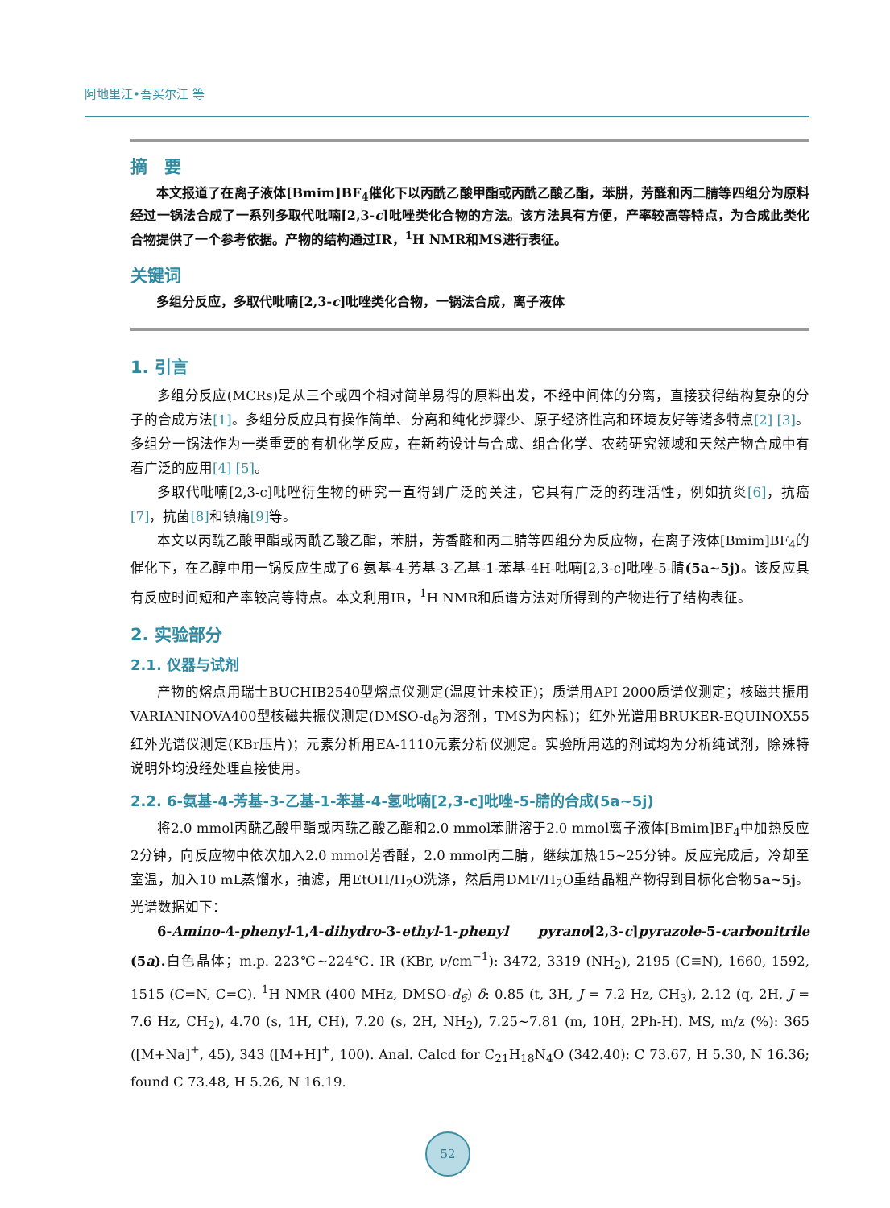阿地里江•吾买尔江 等
摘　要
本文报道了在离子液体[Bmim]BF<sub>4</sub>催化下以丙酰乙酸甲酯或丙酰乙酸乙酯，苯肼，芳醛和丙二腈等四组分为原料经过一锅法合成了一系列多取代吡喃[2,3-c]吡唑类化合物的方法。该方法具有方便，产率较高等特点，为合成此类化合物提供了一个参考依据。产物的结构通过IR，<sup>1</sup>H NMR和MS进行表征。
关键词
多组分反应，多取代吡喃[2,3-c]吡唑类化合物，一锅法合成，离子液体
1. 引言
多组分反应(MCRs)是从三个或四个相对简单易得的原料出发，不经中间体的分离，直接获得结构复杂的分子的合成方法[1]。多组分反应具有操作简单、分离和纯化步骤少、原子经济性高和环境友好等诸多特点[2] [3]。多组分一锅法作为一类重要的有机化学反应，在新药设计与合成、组合化学、农药研究领域和天然产物合成中有着广泛的应用[4] [5]。
多取代吡喃[2,3-c]吡唑衍生物的研究一直得到广泛的关注，它具有广泛的药理活性，例如抗炎[6]，抗癌[7]，抗菌[8] 和镇痛[9] 等。
本文以丙酰乙酸甲酯或丙酰乙酸乙酯，苯肼，芳香醛和丙二腈等四组分为反应物，在离子液体[Bmim]BF<sub>4</sub>的催化下，在乙醇中用一锅反应生成了6-氨基-4-芳基-3-乙基-1-苯基-4H-吡喃[2,3-c]吡唑-5-腈(5a~5j)。该反应具有反应时间短和产率较高等特点。本文利用IR，<sup>1</sup>H NMR和质谱方法对所得到的产物进行了结构表征。
2. 实验部分
2.1. 仪器与试剂
产物的熔点用瑞士BUCHIB2540型熔点仪测定(温度计未校正)；质谱用API 2000质谱仪测定；核磁共振用VARIANINOVA400型核磁共振仪测定(DMSO-d<sub>6</sub>为溶剂，TMS为内标)；红外光谱用BRUKER-EQUINOX55红外光谱仪测定(KBr压片)；元素分析用EA-1110元素分析仪测定。实验所用选的剂试均为分析纯试剂，除殊特说明外均没经处理直接使用。
2.2. 6-氨基-4-芳基-3-乙基-1-苯基-4-氢吡喃[2,3-c]吡唑-5-腈的合成(5a~5j)
将2.0 mmol丙酰乙酸甲酯或丙酰乙酸乙酯和2.0 mmol苯肼溶于2.0 mmol离子液体[Bmim]BF<sub>4</sub>中加热反应2分钟，向反应物中依次加入2.0 mmol芳香醛，2.0 mmol丙二腈，继续加热15~25分钟。反应完成后，冷却至室温，加入10 mL蒸馏水，抽滤，用EtOH/H<sub>2</sub>O洗涤，然后用DMF/H<sub>2</sub>O重结晶粗产物得到目标化合物5a~5j。光谱数据如下：
6-Amino-4-phenyl-1,4-dihydro-3-ethyl-1-phenyl pyrano[2,3-c]pyrazole-5-carbonitrile (5a). 白色晶体；m.p. 223℃~224℃. IR (KBr, ν/cm<sup>−1</sup>): 3472, 3319 (NH<sub>2</sub>), 2195 (C≡N), 1660, 1592, 1515 (C=N, C=C). <sup>1</sup>H NMR (400 MHz, DMSO-d<sub>6</sub>) δ: 0.85 (t, 3H, J = 7.2 Hz, CH<sub>3</sub>), 2.12 (q, 2H, J = 7.6 Hz, CH<sub>2</sub>), 4.70 (s, 1H, CH), 7.20 (s, 2H, NH<sub>2</sub>), 7.25~7.81 (m, 10H, 2Ph-H). MS, m/z (%): 365 ([M+Na]<sup>+</sup>, 45), 343 ([M+H]<sup>+</sup>, 100). Anal. Calcd for C<sub>21</sub>H<sub>18</sub>N<sub>4</sub>O (342.40): C 73.67, H 5.30, N 16.36; found C 73.48, H 5.26, N 16.19.
52